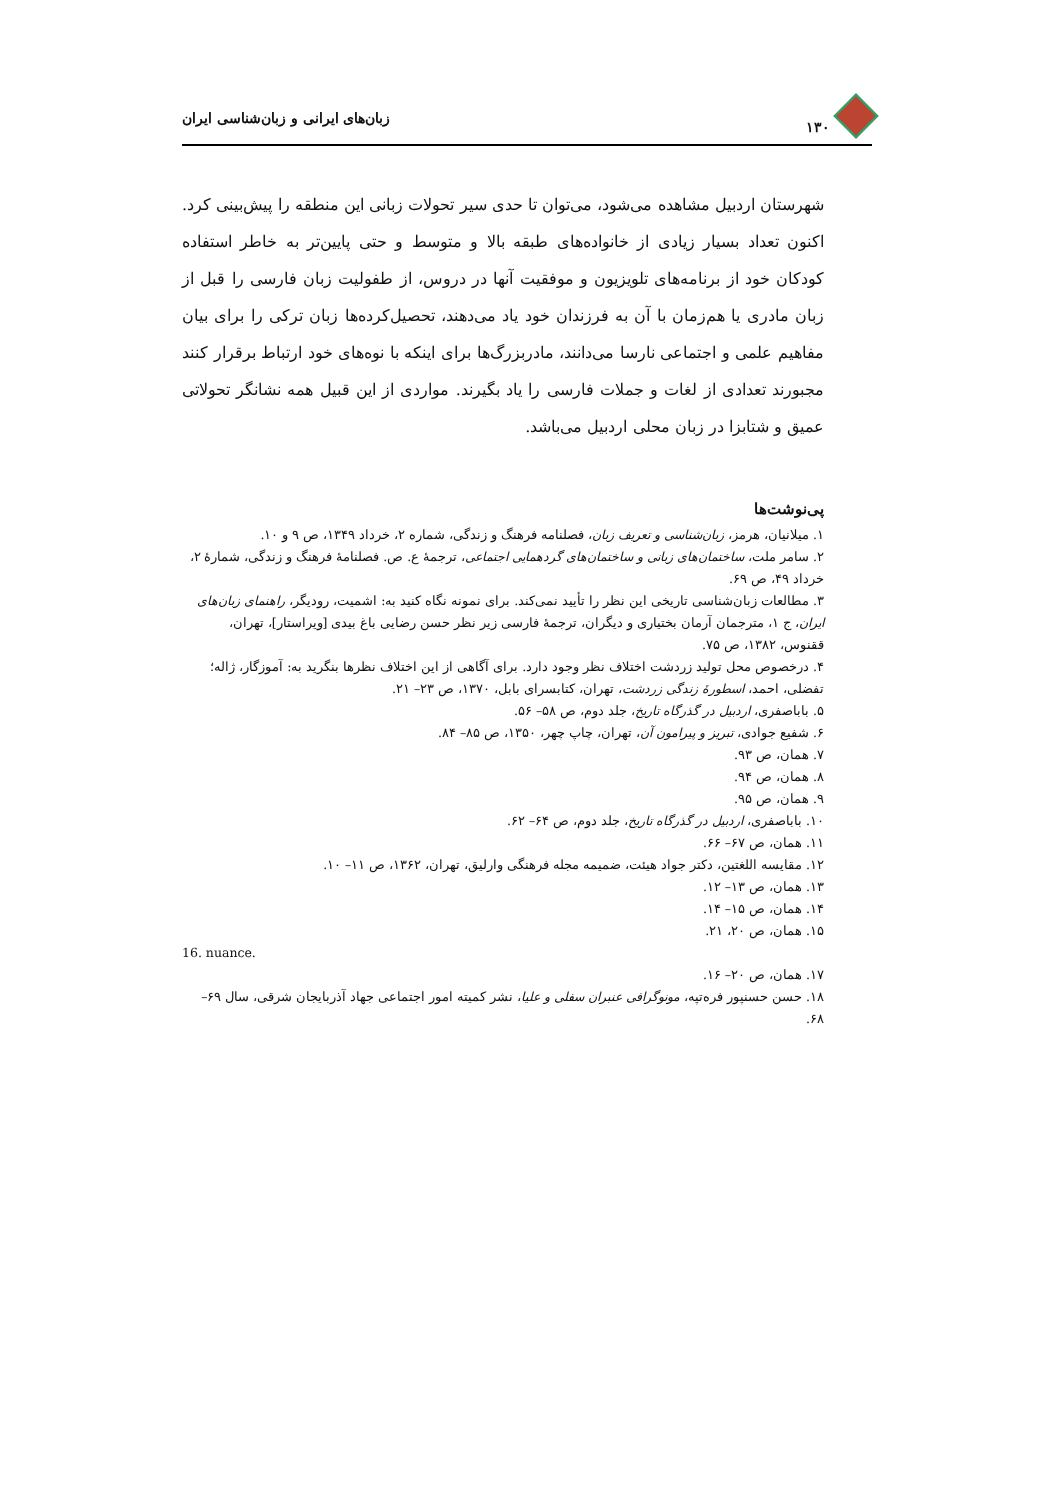۱۳۰ زبان‌های ایرانی و زبان‌شناسی ایران
شهرستان اردبیل مشاهده می‌شود، می‌توان تا حدی سیر تحولات زبانی این منطقه را پیش‌بینی کرد. اکنون تعداد بسیار زیادی از خانواده‌های طبقه بالا و متوسط و حتی پایین‌تر به خاطر استفاده کودکان خود از برنامه‌های تلویزیون و موفقیت آنها در دروس، از طفولیت زبان فارسی را قبل از زبان مادری یا هم‌زمان با آن به فرزندان خود یاد می‌دهند، تحصیل‌کرده‌ها زبان ترکی را برای بیان مفاهیم علمی و اجتماعی نارسا می‌دانند، مادربزرگ‌ها برای اینکه با نوه‌های خود ارتباط برقرار کنند مجبورند تعدادی از لغات و جملات فارسی را یاد بگیرند. مواردی از این قبیل همه نشانگر تحولاتی عمیق و شتابزا در زبان محلی اردبیل می‌باشد.
پی‌نوشت‌ها
۱. میلانیان، هرمز، زبان‌شناسی و تعریف زبان، فصلنامه فرهنگ و زندگی، شماره ۲، خرداد ۱۳۴۹، ص ۹ و ۱۰.
۲. سامر ملت، ساختمان‌های زبانی و ساختمان‌های گردهمایی اجتماعی، ترجمهٔ ع. ص. فصلنامهٔ فرهنگ و زندگی، شمارهٔ ۲، خرداد ۴۹، ص ۶۹.
۳. مطالعات زبان‌شناسی تاریخی این نظر را تأیید نمی‌کند. برای نمونه نگاه کنید به: اشمیت، رودیگر، راهنمای زبان‌های ایران، ج ۱، مترجمان آرمان بختیاری و دیگران، ترجمهٔ فارسی زیر نظر حسن رضایی باغ بیدی [ویراستار]، تهران، ققنوس، ۱۳۸۲، ص ۷۵.
۴. درخصوص محل تولید زردشت اختلاف نظر وجود دارد. برای آگاهی از این اختلاف نظرها بنگرید به: آموزگار، ژاله؛ تفضلی، احمد، اسطورهٔ زندگی زردشت، تهران، کتابسرای بابل، ۱۳۷۰، ص ۲۳– ۲۱.
۵. باباصفری، اردبیل در گذرگاه تاریخ، جلد دوم، ص ۵۸– ۵۶.
۶. شفیع جوادی، تبریز و پیرامون آن، تهران، چاپ چهر، ۱۳۵۰، ص ۸۵– ۸۴.
۷. همان، ص ۹۳.
۸. همان، ص ۹۴.
۹. همان، ص ۹۵.
۱۰. باباصفری، اردبیل در گذرگاه تاریخ، جلد دوم، ص ۶۴– ۶۲.
۱۱. همان، ص ۶۷– ۶۶.
۱۲. مقایسه اللغتین، دکتر جواد هیئت، ضمیمه مجله فرهنگی وارلیق، تهران، ۱۳۶۲، ص ۱۱– ۱۰.
۱۳. همان، ص ۱۳– ۱۲.
۱۴. همان، ص ۱۵– ۱۴.
۱۵. همان، ص ۲۰، ۲۱.
16. nuance.
۱۷. همان، ص ۲۰– ۱۶.
۱۸. حسن حسنپور فره‌تپه، مونوگرافی عنبران سفلی و علیا، نشر کمیته امور اجتماعی جهاد آذربایجان شرقی، سال ۶۹– ۶۸.